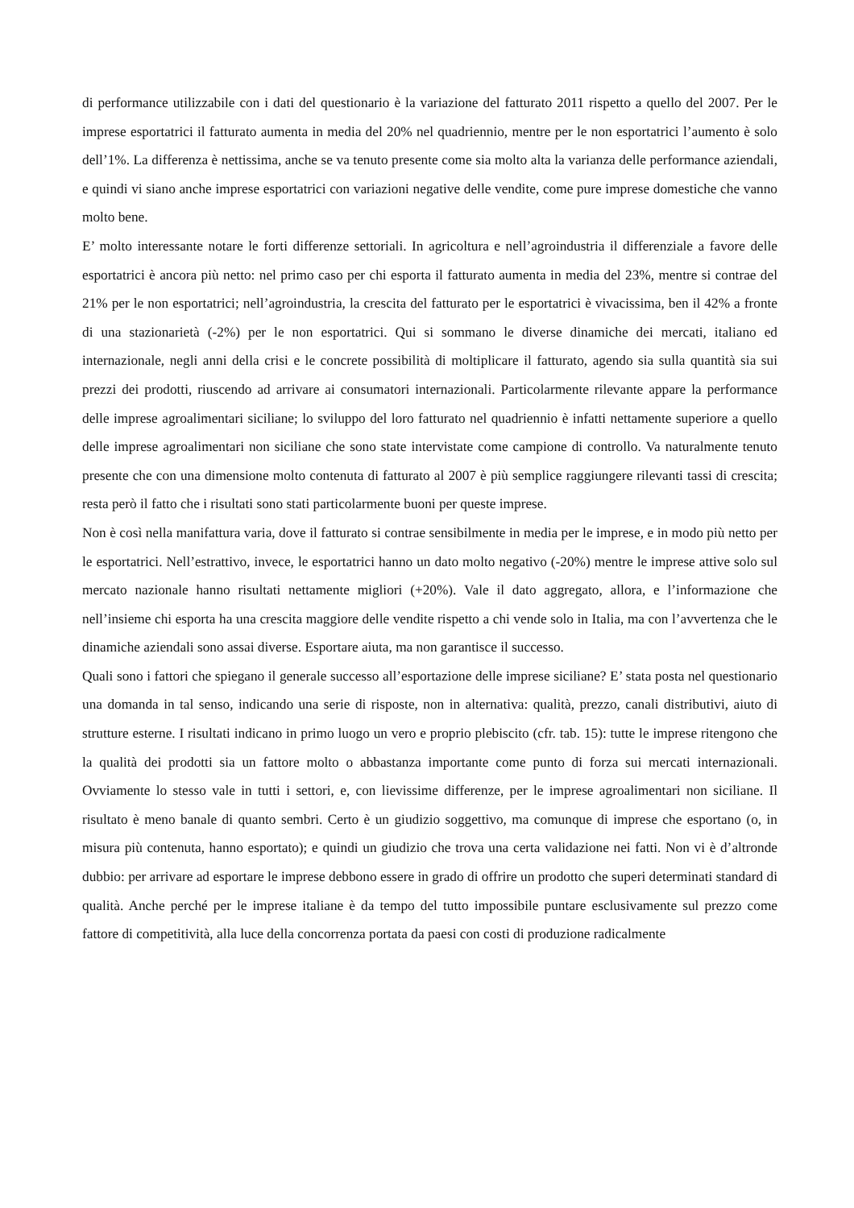di performance utilizzabile con i dati del questionario è la variazione del fatturato 2011 rispetto a quello del 2007. Per le imprese esportatrici il fatturato aumenta in media del 20% nel quadriennio, mentre per le non esportatrici l’aumento è solo dell’1%. La differenza è nettissima, anche se va tenuto presente come sia molto alta la varianza delle performance aziendali, e quindi vi siano anche imprese esportatrici con variazioni negative delle vendite, come pure imprese domestiche che vanno molto bene.
E’ molto interessante notare le forti differenze settoriali. In agricoltura e nell’agroindustria il differenziale a favore delle esportatrici è ancora più netto: nel primo caso per chi esporta il fatturato aumenta in media del 23%, mentre si contrae del 21% per le non esportatrici; nell’agroindustria, la crescita del fatturato per le esportatrici è vivacissima, ben il 42% a fronte di una stazionarietà (-2%) per le non esportatrici. Qui si sommano le diverse dinamiche dei mercati, italiano ed internazionale, negli anni della crisi e le concrete possibilità di moltiplicare il fatturato, agendo sia sulla quantità sia sui prezzi dei prodotti, riuscendo ad arrivare ai consumatori internazionali. Particolarmente rilevante appare la performance delle imprese agroalimentari siciliane; lo sviluppo del loro fatturato nel quadriennio è infatti nettamente superiore a quello delle imprese agroalimentari non siciliane che sono state intervistate come campione di controllo. Va naturalmente tenuto presente che con una dimensione molto contenuta di fatturato al 2007 è più semplice raggiungere rilevanti tassi di crescita; resta però il fatto che i risultati sono stati particolarmente buoni per queste imprese.
Non è così nella manifattura varia, dove il fatturato si contrae sensibilmente in media per le imprese, e in modo più netto per le esportatrici. Nell’estrattivo, invece, le esportatrici hanno un dato molto negativo (-20%) mentre le imprese attive solo sul mercato nazionale hanno risultati nettamente migliori (+20%). Vale il dato aggregato, allora, e l’informazione che nell’insieme chi esporta ha una crescita maggiore delle vendite rispetto a chi vende solo in Italia, ma con l’avvertenza che le dinamiche aziendali sono assai diverse. Esportare aiuta, ma non garantisce il successo.
Quali sono i fattori che spiegano il generale successo all’esportazione delle imprese siciliane? E’ stata posta nel questionario una domanda in tal senso, indicando una serie di risposte, non in alternativa: qualità, prezzo, canali distributivi, aiuto di strutture esterne. I risultati indicano in primo luogo un vero e proprio plebiscito (cfr. tab. 15): tutte le imprese ritengono che la qualità dei prodotti sia un fattore molto o abbastanza importante come punto di forza sui mercati internazionali. Ovviamente lo stesso vale in tutti i settori, e, con lievissime differenze, per le imprese agroalimentari non siciliane. Il risultato è meno banale di quanto sembri. Certo è un giudizio soggettivo, ma comunque di imprese che esportano (o, in misura più contenuta, hanno esportato); e quindi un giudizio che trova una certa validazione nei fatti. Non vi è d’altronde dubbio: per arrivare ad esportare le imprese debbono essere in grado di offrire un prodotto che superi determinati standard di qualità. Anche perché per le imprese italiane è da tempo del tutto impossibile puntare esclusivamente sul prezzo come fattore di competitività, alla luce della concorrenza portata da paesi con costi di produzione radicalmente